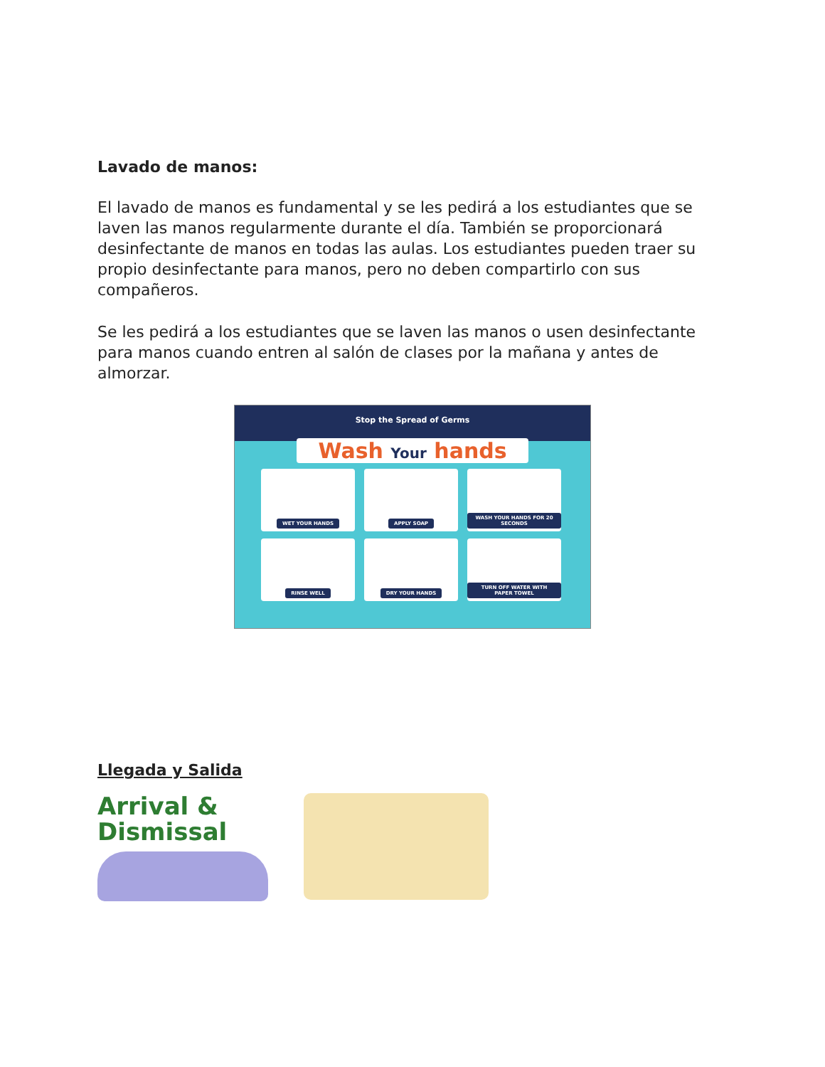Lavado de manos:
El lavado de manos es fundamental y se les pedirá a los estudiantes que se laven las manos regularmente durante el día. También se proporcionará desinfectante de manos en todas las aulas. Los estudiantes pueden traer su propio desinfectante para manos, pero no deben compartirlo con sus compañeros.
Se les pedirá a los estudiantes que se laven las manos o usen desinfectante para manos cuando entren al salón de clases por la mañana y antes de almorzar.
Stop the Spread of Germs
Wash Your hands
WET YOUR HANDS
APPLY SOAP
WASH YOUR HANDS FOR 20 SECONDS
RINSE WELL
DRY YOUR HANDS
TURN OFF WATER WITH PAPER TOWEL
Llegada y Salida
Arrival & Dismissal